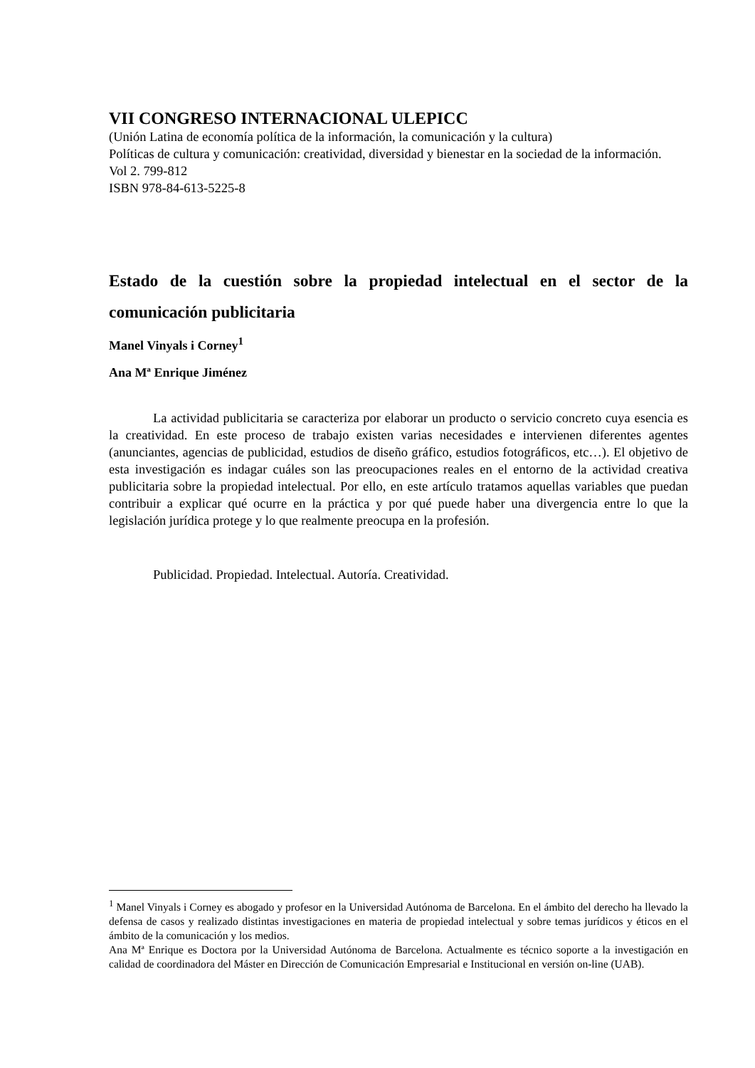VII CONGRESO INTERNACIONAL ULEPICC
(Unión Latina de economía política de la información, la comunicación y la cultura)
Políticas de cultura y comunicación: creatividad, diversidad y bienestar en la sociedad de la información.
Vol 2. 799-812
ISBN 978-84-613-5225-8
Estado de la cuestión sobre la propiedad intelectual en el sector de la comunicación publicitaria
Manel Vinyals i Corney<sup>1</sup>
Ana Mª Enrique Jiménez
La actividad publicitaria se caracteriza por elaborar un producto o servicio concreto cuya esencia es la creatividad. En este proceso de trabajo existen varias necesidades e intervienen diferentes agentes (anunciantes, agencias de publicidad, estudios de diseño gráfico, estudios fotográficos, etc…). El objetivo de esta investigación es indagar cuáles son las preocupaciones reales en el entorno de la actividad creativa publicitaria sobre la propiedad intelectual. Por ello, en este artículo tratamos aquellas variables que puedan contribuir a explicar qué ocurre en la práctica y por qué puede haber una divergencia entre lo que la legislación jurídica protege y lo que realmente preocupa en la profesión.
Publicidad. Propiedad. Intelectual. Autoría. Creatividad.
<sup>1</sup> Manel Vinyals i Corney es abogado y profesor en la Universidad Autónoma de Barcelona. En el ámbito del derecho ha llevado la defensa de casos y realizado distintas investigaciones en materia de propiedad intelectual y sobre temas jurídicos y éticos en el ámbito de la comunicación y los medios.
Ana Mª Enrique es Doctora por la Universidad Autónoma de Barcelona. Actualmente es técnico soporte a la investigación en calidad de coordinadora del Máster en Dirección de Comunicación Empresarial e Institucional en versión on-line (UAB).